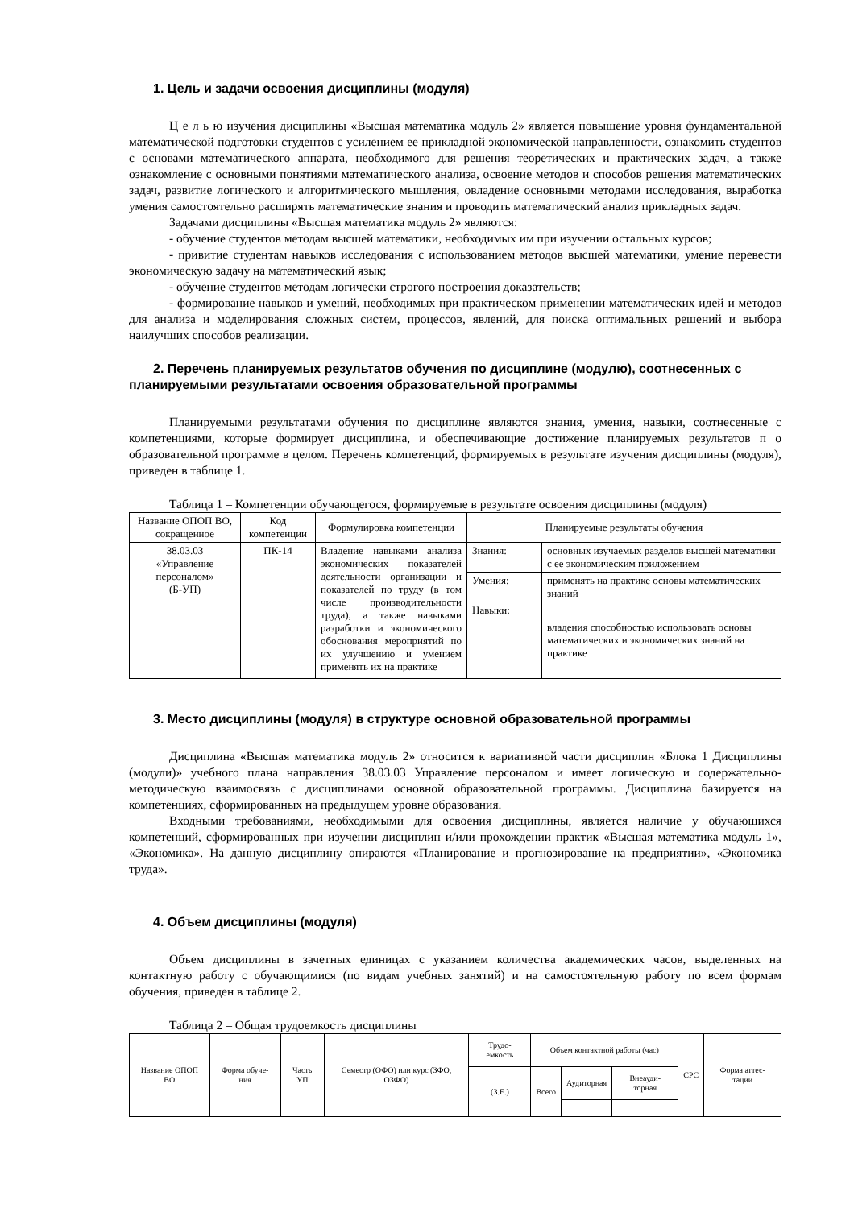1. Цель и задачи освоения дисциплины (модуля)
Ц е л ь ю изучения дисциплины «Высшая математика модуль 2» является повышение уровня фундаментальной математической подготовки студентов с усилением ее прикладной экономической направленности, ознакомить студентов с основами математического аппарата, необходимого для решения теоретических и практических задач, а также ознакомление с основными понятиями математического анализа, освоение методов и способов решения математических задач, развитие логического и алгоритмического мышления, овладение основными методами исследования, выработка умения самостоятельно расширять математические знания и проводить математический анализ прикладных задач.
Задачами дисциплины «Высшая математика модуль 2» являются:
- обучение студентов методам высшей математики, необходимых им при изучении остальных курсов;
- привитие студентам навыков исследования с использованием методов высшей математики, умение перевести экономическую задачу на математический язык;
- обучение студентов методам логически строгого построения доказательств;
- формирование навыков и умений, необходимых при практическом применении математических идей и методов для анализа и моделирования сложных систем, процессов, явлений, для поиска оптимальных решений и выбора наилучших способов реализации.
2. Перечень планируемых результатов обучения по дисциплине (модулю), соотнесенных с планируемыми результатами освоения образовательной программы
Планируемыми результатами обучения по дисциплине являются знания, умения, навыки, соотнесенные с компетенциями, которые формирует дисциплина, и обеспечивающие достижение планируемых результатов п о образовательной программе в целом. Перечень компетенций, формируемых в результате изучения дисциплины (модуля), приведен в таблице 1.
Таблица 1 – Компетенции обучающегося, формируемые в результате освоения дисциплины (модуля)
| Название ОПОП ВО, сокращенное | Код компетенции | Формулировка компетенции | Планируемые результаты обучения | |
| --- | --- | --- | --- | --- |
| 38.03.03 «Управление персоналом» (Б-УП) | ПК-14 | Владение навыками анализа экономических показателей деятельности организации и показателей по труду (в том числе производительности труда), а также навыками разработки и экономического обоснования мероприятий по их улучшению и умением применять их на практике | Знания: | основных изучаемых разделов высшей математики с ее экономическим приложением |
| | | | Умения: | применять на практике основы математических знаний |
| | | | Навыки: | владения способностью использовать основы математических и экономических знаний на практике |
3. Место дисциплины (модуля) в структуре основной образовательной программы
Дисциплина «Высшая математика модуль 2» относится к вариативной части дисциплин «Блока 1 Дисциплины (модули)» учебного плана направления 38.03.03 Управление персоналом и имеет логическую и содержательно-методическую взаимосвязь с дисциплинами основной образовательной программы. Дисциплина базируется на компетенциях, сформированных на предыдущем уровне образования.
Входными требованиями, необходимыми для освоения дисциплины, является наличие у обучающихся компетенций, сформированных при изучении дисциплин и/или прохождении практик «Высшая математика модуль 1», «Экономика». На данную дисциплину опираются «Планирование и прогнозирование на предприятии», «Экономика труда».
4. Объем дисциплины (модуля)
Объем дисциплины в зачетных единицах с указанием количества академических часов, выделенных на контактную работу с обучающимися (по видам учебных занятий) и на самостоятельную работу по всем формам обучения, приведен в таблице 2.
Таблица 2 – Общая трудоемкость дисциплины
| Название ОПОП ВО | Форма обуче- ния | Часть УП | Семестр (ОФО) или курс (ЗФО, ОЗФО) | Трудо- емкость | Объем контактной работы (час) | | | | | | СРС | Форма аттес- тации |
| --- | --- | --- | --- | --- | --- | --- | --- | --- | --- | --- | --- | --- |
| | | | | (З.Е.) | Всего | Аудиторная | | | Внеауди- торная | | | |